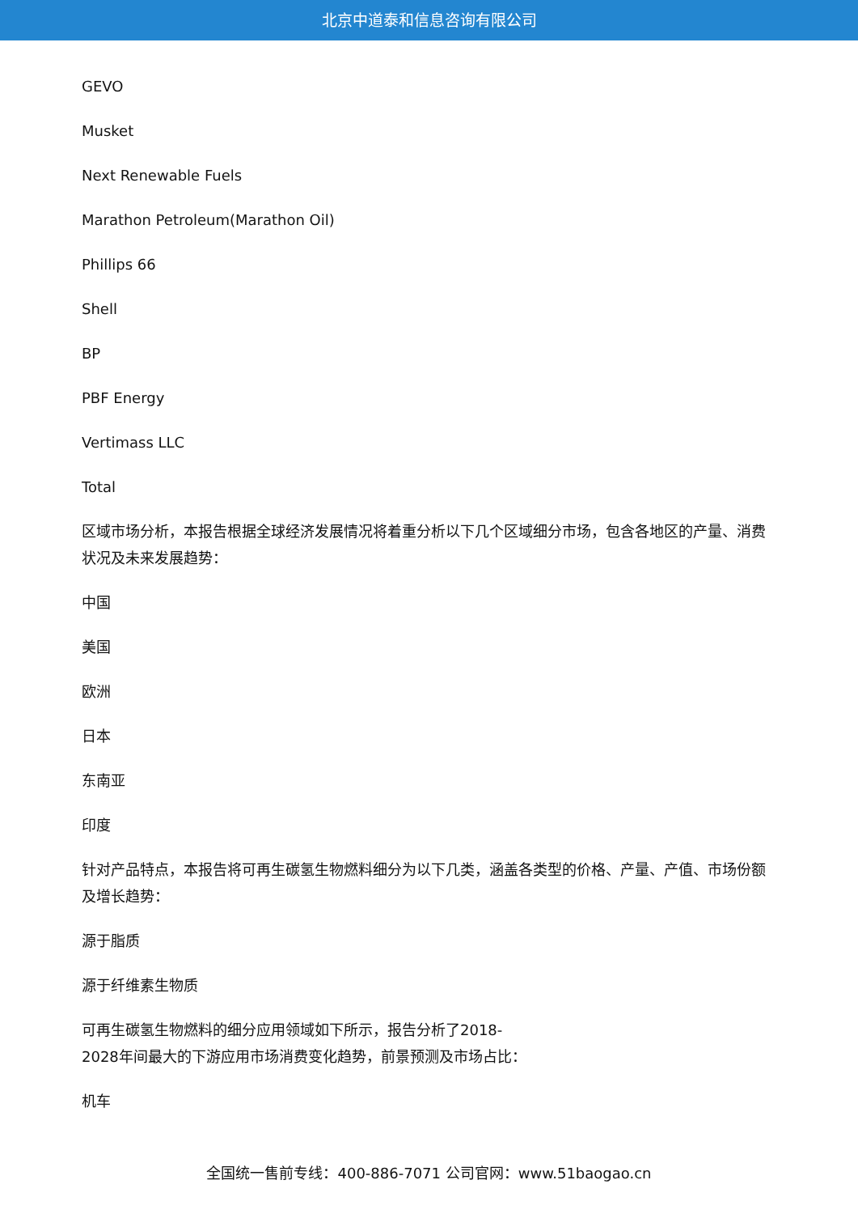北京中道泰和信息咨询有限公司
GEVO
Musket
Next Renewable Fuels
Marathon Petroleum(Marathon Oil)
Phillips 66
Shell
BP
PBF Energy
Vertimass LLC
Total
区域市场分析，本报告根据全球经济发展情况将着重分析以下几个区域细分市场，包含各地区的产量、消费状况及未来发展趋势：
中国
美国
欧洲
日本
东南亚
印度
针对产品特点，本报告将可再生碳氢生物燃料细分为以下几类，涵盖各类型的价格、产量、产值、市场份额及增长趋势：
源于脂质
源于纤维素生物质
可再生碳氢生物燃料的细分应用领域如下所示，报告分析了2018-
2028年间最大的下游应用市场消费变化趋势，前景预测及市场占比：
机车
全国统一售前专线：400-886-7071 公司官网：www.51baogao.cn